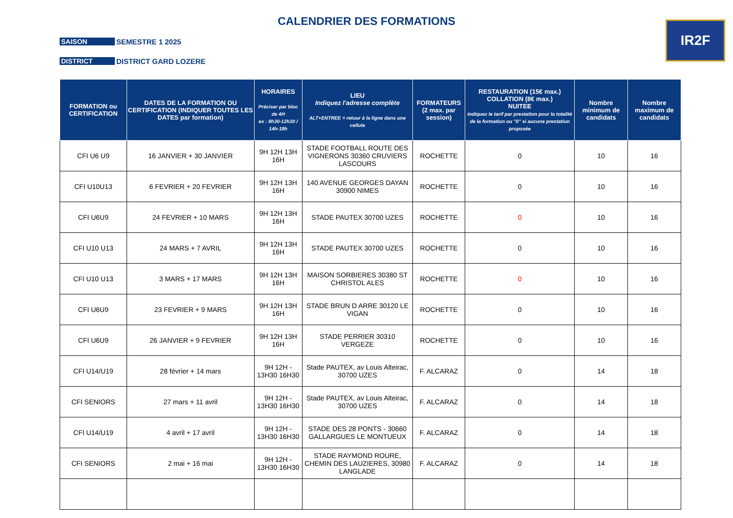CALENDRIER DES FORMATIONS
IR2F
SAISON SEMESTRE 1 2025
DISTRICT DISTRICT GARD LOZERE
| FORMATION ou CERTIFICATION | DATES DE LA FORMATION OU CERTIFICATION (INDIQUER TOUTES LES DATES par formation) | HORAIRES Préciser par bloc de 4H ex : 8h30-12h30 / 14h-18h | LIEU Indiquez l'adresse complète ALT+ENTREE = retour à la ligne dans une cellule | FORMATEURS (2 max. par session) | RESTAURATION (15€ max.) COLLATION (8€ max.) NUITEE Indiquez le tarif par prestation pour la totalité de la formation ou "0" si aucune prestation proposée | Nombre minimum de candidats | Nombre maximum de candidats |
| --- | --- | --- | --- | --- | --- | --- | --- |
| CFI U6 U9 | 16 JANVIER + 30 JANVIER | 9H 12H 13H 16H | STADE FOOTBALL ROUTE DES VIGNERONS 30360 CRUVIERS LASCOURS | ROCHETTE | 0 | 10 | 16 |
| CFI U10U13 | 6 FEVRIER + 20 FEVRIER | 9H 12H 13H 16H | 140 AVENUE GEORGES DAYAN 30900 NIMES | ROCHETTE | 0 | 10 | 16 |
| CFI U6U9 | 24 FEVRIER + 10 MARS | 9H 12H 13H 16H | STADE PAUTEX 30700 UZES | ROCHETTE | 0 | 10 | 16 |
| CFI U10 U13 | 24 MARS + 7 AVRIL | 9H 12H 13H 16H | STADE PAUTEX 30700 UZES | ROCHETTE | 0 | 10 | 16 |
| CFI U10 U13 | 3 MARS + 17 MARS | 9H 12H 13H 16H | MAISON SORBIERES 30380 ST CHRISTOL ALES | ROCHETTE | 0 | 10 | 16 |
| CFI U6U9 | 23 FEVRIER + 9 MARS | 9H 12H 13H 16H | STADE BRUN D ARRE 30120 LE VIGAN | ROCHETTE | 0 | 10 | 16 |
| CFI U6U9 | 26 JANVIER + 9 FEVRIER | 9H 12H 13H 16H | STADE PERRIER 30310 VERGEZE | ROCHETTE | 0 | 10 | 16 |
| CFI U14/U19 | 28 février + 14 mars | 9H 12H - 13H30 16H30 | Stade PAUTEX, av Louis Alteirac, 30700 UZES | F. ALCARAZ | 0 | 14 | 18 |
| CFI SENIORS | 27 mars + 11 avril | 9H 12H - 13H30 16H30 | Stade PAUTEX, av Louis Alteirac, 30700 UZES | F. ALCARAZ | 0 | 14 | 18 |
| CFI U14/U19 | 4 avril + 17 avril | 9H 12H - 13H30 16H30 | STADE DES 28 PONTS - 30660 GALLARGUES LE MONTUEUX | F. ALCARAZ | 0 | 14 | 18 |
| CFI SENIORS | 2 mai + 16 mai | 9H 12H - 13H30 16H30 | STADE RAYMOND ROURE, CHEMIN DES LAUZIERES, 30980 LANGLADE | F. ALCARAZ | 0 | 14 | 18 |